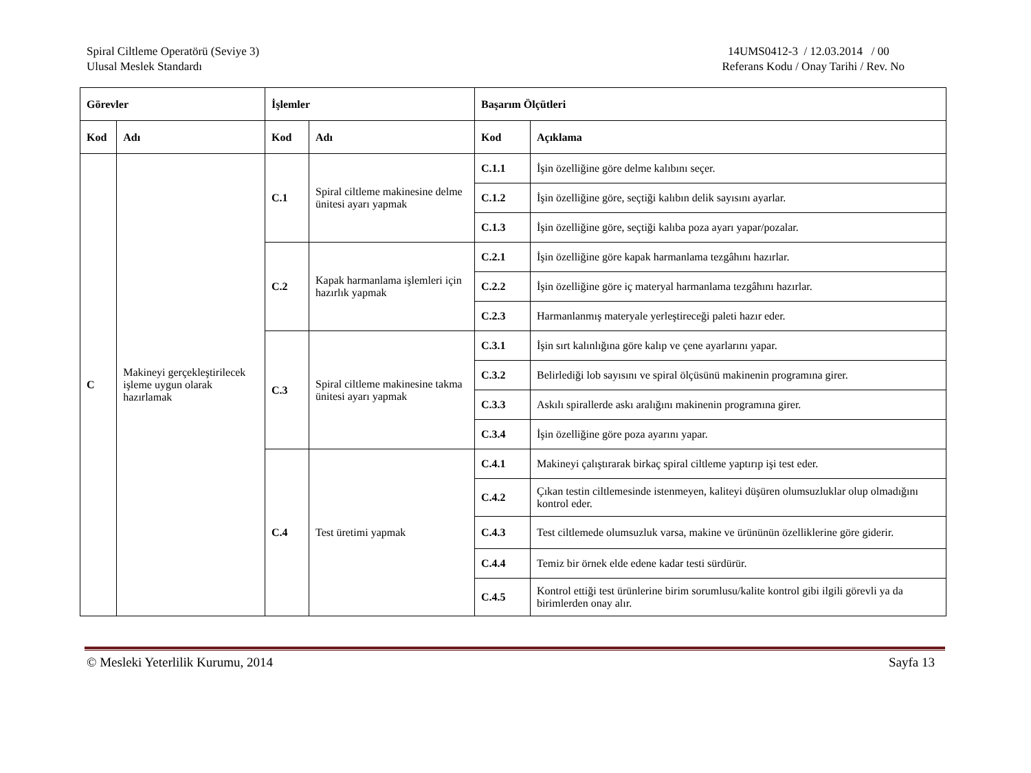Spiral Ciltleme Operatörü (Seviye 3)
Ulusal Meslek Standardı
14UMS0412-3 / 12.03.2014 / 00
Referans Kodu / Onay Tarihi / Rev. No
| Görevler | | İşlemler | | Başarım Ölçütleri | |
| --- | --- | --- | --- | --- | --- |
| Kod | Adı | Kod | Adı | Kod | Açıklama |
| C | Makineyi gerçekleştirilecek işleme uygun olarak hazırlamak | C.1 | Spiral ciltleme makinesine delme ünitesi ayarı yapmak | C.1.1 | İşin özelliğine göre delme kalıbını seçer. |
| | | | | C.1.2 | İşin özelliğine göre, seçtiği kalıbın delik sayısını ayarlar. |
| | | | | C.1.3 | İşin özelliğine göre, seçtiği kalıba poza ayarı yapar/pozalar. |
| | | C.2 | Kapak harmanlama işlemleri için hazırlık yapmak | C.2.1 | İşin özelliğine göre kapak harmanlama tezgâhını hazırlar. |
| | | | | C.2.2 | İşin özelliğine göre iç materyal harmanlama tezgâhını hazırlar. |
| | | | | C.2.3 | Harmanlanmış materyale yerleştireceği paleti hazır eder. |
| | | C.3 | Spiral ciltleme makinesine takma ünitesi ayarı yapmak | C.3.1 | İşin sırt kalınlığına göre kalıp ve çene ayarlarını yapar. |
| | | | | C.3.2 | Belirlediği lob sayısını ve spiral ölçüsünü makinenin programına girer. |
| | | | | C.3.3 | Askılı spirallerde askı aralığını makinenin programına girer. |
| | | | | C.3.4 | İşin özelliğine göre poza ayarını yapar. |
| | | C.4 | Test üretimi yapmak | C.4.1 | Makineyi çalıştırarak birkaç spiral ciltleme yaptırıp işi test eder. |
| | | | | C.4.2 | Çıkan testin ciltlemesinde istenmeyen, kaliteyi düşüren olumsuzluklar olup olmadığını kontrol eder. |
| | | | | C.4.3 | Test ciltlemede olumsuzluk varsa, makine ve ürününün özelliklerine göre giderir. |
| | | | | C.4.4 | Temiz bir örnek elde edene kadar testi sürdürür. |
| | | | | C.4.5 | Kontrol ettiği test ürünlerine birim sorumlusu/kalite kontrol gibi ilgili görevli ya da birimlerden onay alır. |
© Mesleki Yeterlilik Kurumu, 2014 Sayfa 13